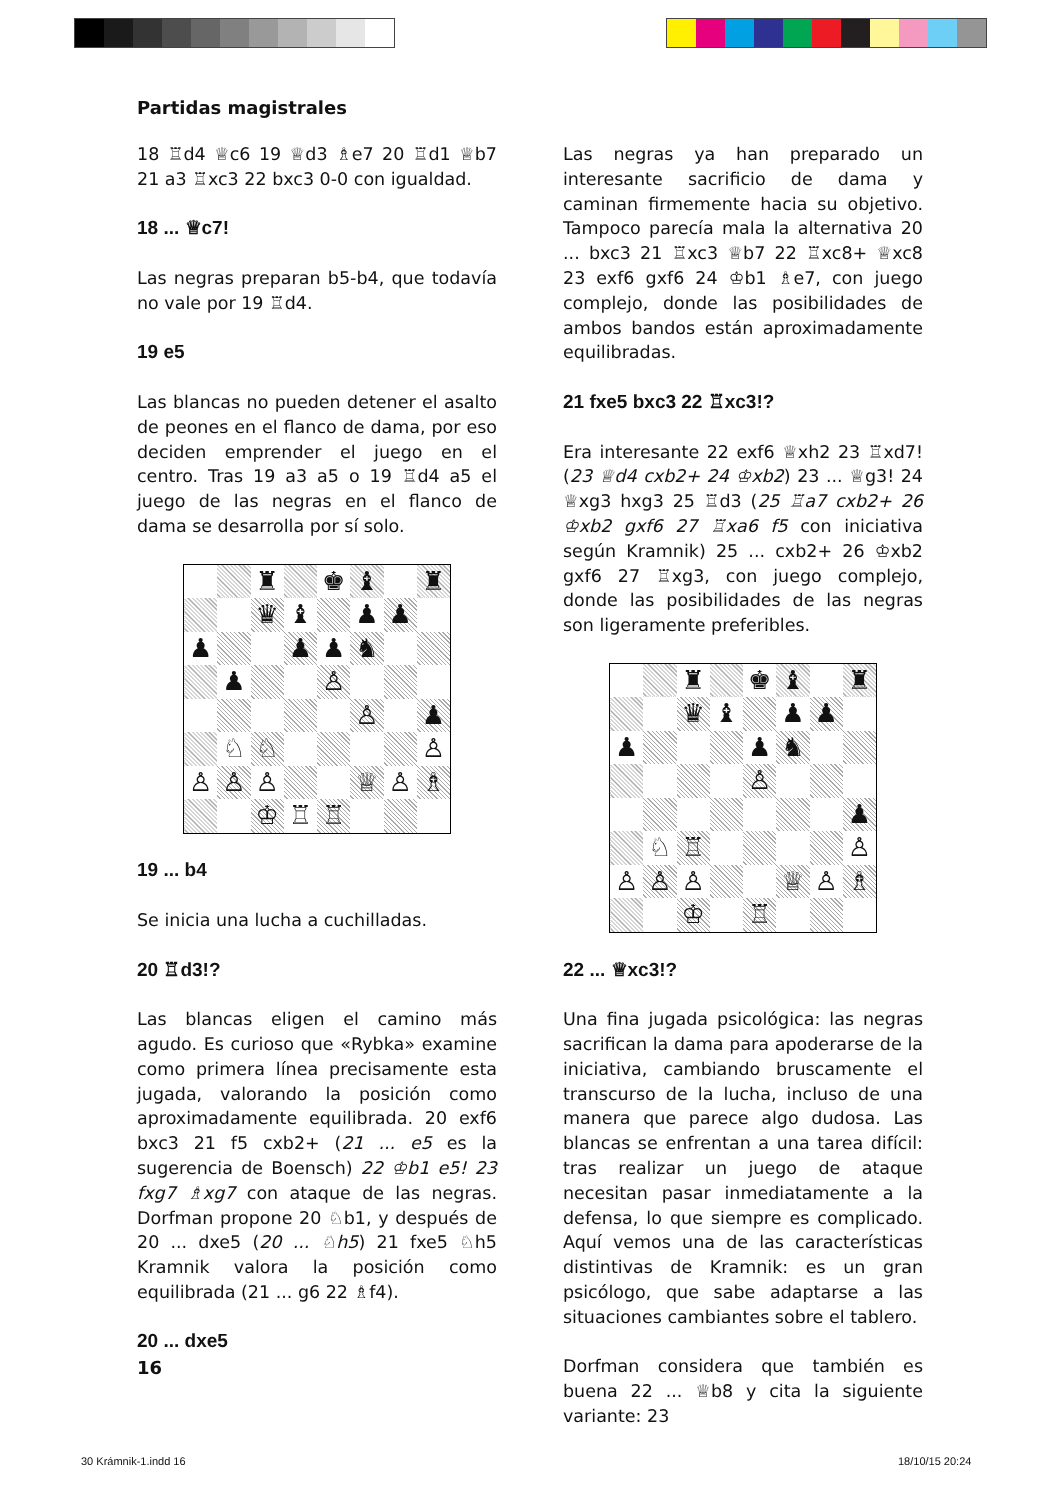Partidas magistrales
18 ♖d4 ♕c6 19 ♕d3 ♗e7 20 ♖d1 ♕b7 21 a3 ♖xc3 22 bxc3 0-0 con igualdad.
18 ... ♕c7!
Las negras preparan b5-b4, que todavía no vale por 19 ♖d4.
19 e5
Las blancas no pueden detener el asalto de peones en el flanco de dama, por eso deciden emprender el juego en el centro. Tras 19 a3 a5 o 19 ♖d4 a5 el juego de las negras en el flanco de dama se desarrolla por sí solo.
| | | ♜ | | ♚ | ♝ | | ♜ |
| | | ♛ | ♝ | | ♟ | ♟ | |
| ♟ | | | ♟ | ♟ | ♞ | | |
| | ♟ | | | ♙ | | | |
| | | | | | ♙ | | ♟ |
| | ♘ | ♘ | | | | | ♙ |
| ♙ | ♙ | ♙ | | | ♕ | ♙ | ♗ |
| | | ♔ | ♖ | ♖ | | | |
19 ... b4
Se inicia una lucha a cuchilladas.
20 ♖d3!?
Las blancas eligen el camino más agudo. Es curioso que «Rybka» examine como primera línea precisamente esta jugada, valorando la posición como aproximadamente equilibrada. 20 exf6 bxc3 21 f5 cxb2+ (21 ... e5 es la sugerencia de Boensch) 22 ♔b1 e5! 23 fxg7 ♗xg7 con ataque de las negras. Dorfman propone 20 ♘b1, y después de 20 ... dxe5 (20 ... ♘h5) 21 fxe5 ♘h5 Kramnik valora la posición como equilibrada (21 ... g6 22 ♗f4).
20 ... dxe5
Las negras ya han preparado un interesante sacrificio de dama y caminan firmemente hacia su objetivo. Tampoco parecía mala la alternativa 20 ... bxc3 21 ♖xc3 ♕b7 22 ♖xc8+ ♕xc8 23 exf6 gxf6 24 ♔b1 ♗e7, con juego complejo, donde las posibilidades de ambos bandos están aproximadamente equilibradas.
21 fxe5 bxc3 22 ♖xc3!?
Era interesante 22 exf6 ♕xh2 23 ♖xd7! (23 ♕d4 cxb2+ 24 ♔xb2) 23 ... ♕g3! 24 ♕xg3 hxg3 25 ♖d3 (25 ♖a7 cxb2+ 26 ♔xb2 gxf6 27 ♖xa6 f5 con iniciativa según Kramnik) 25 ... cxb2+ 26 ♔xb2 gxf6 27 ♖xg3, con juego complejo, donde las posibilidades de las negras son ligeramente preferibles.
| | | ♜ | | ♚ | ♝ | | ♜ |
| | | ♛ | ♝ | | ♟ | ♟ | |
| ♟ | | | | ♟ | ♞ | | |
| | | | | ♙ | | | |
| | | | | | | | ♟ |
| | ♘ | ♖ | | | | | ♙ |
| ♙ | ♙ | ♙ | | | ♕ | ♙ | ♗ |
| | | ♔ | | ♖ | | | |
22 ... ♕xc3!?
Una fina jugada psicológica: las negras sacrifican la dama para apoderarse de la iniciativa, cambiando bruscamente el transcurso de la lucha, incluso de una manera que parece algo dudosa. Las blancas se enfrentan a una tarea difícil: tras realizar un juego de ataque necesitan pasar inmediatamente a la defensa, lo que siempre es complicado. Aquí vemos una de las características distintivas de Kramnik: es un gran psicólogo, que sabe adaptarse a las situaciones cambiantes sobre el tablero.
Dorfman considera que también es buena 22 ... ♕b8 y cita la siguiente variante: 23
16
30 Krámnik-1.indd 16 18/10/15 20:24